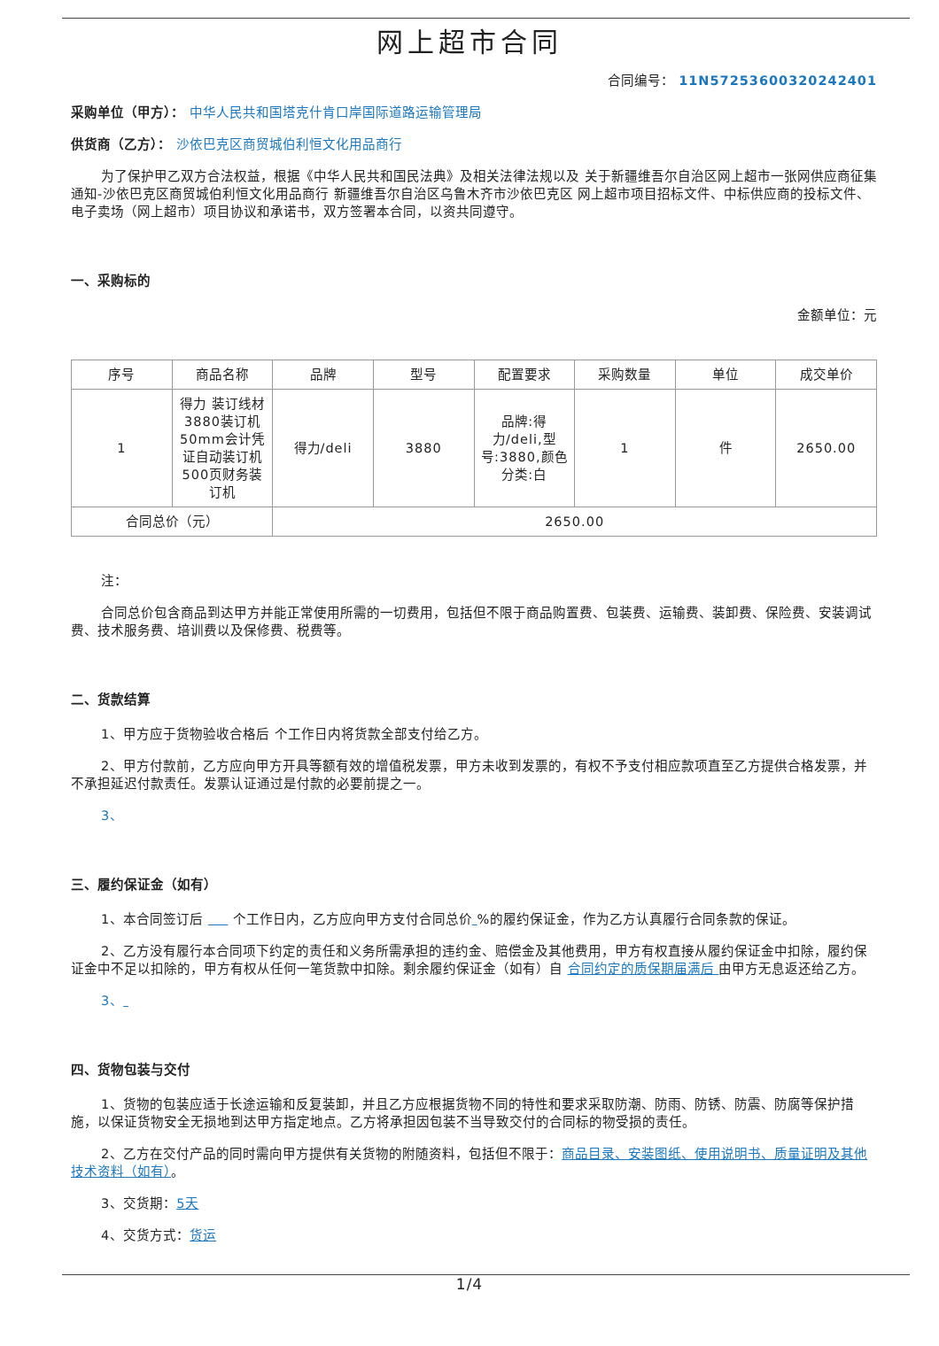网上超市合同
合同编号： 11N57253600320242401
采购单位（甲方）： 中华人民共和国塔克什肯口岸国际道路运输管理局
供货商（乙方）： 沙依巴克区商贸城伯利恒文化用品商行
为了保护甲乙双方合法权益，根据《中华人民共和国民法典》及相关法律法规以及 关于新疆维吾尔自治区网上超市一张网供应商征集通知-沙依巴克区商贸城伯利恒文化用品商行 新疆维吾尔自治区乌鲁木齐市沙依巴克区 网上超市项目招标文件、中标供应商的投标文件、电子卖场（网上超市）项目协议和承诺书，双方签署本合同，以资共同遵守。
一、采购标的
金额单位：元
| 序号 | 商品名称 | 品牌 | 型号 | 配置要求 | 采购数量 | 单位 | 成交单价 |
| --- | --- | --- | --- | --- | --- | --- | --- |
| 1 | 得力 装订线材3880装订机50mm会计凭证自动装订机500页财务装订机 | 得力/deli | 3880 | 品牌:得力/deli,型号:3880,颜色分类:白 | 1 | 件 | 2650.00 |
| 合同总价（元） | | 2650.00 | | | | | |
注：
合同总价包含商品到达甲方并能正常使用所需的一切费用，包括但不限于商品购置费、包装费、运输费、装卸费、保险费、安装调试费、技术服务费、培训费以及保修费、税费等。
二、货款结算
1、甲方应于货物验收合格后 个工作日内将货款全部支付给乙方。
2、甲方付款前，乙方应向甲方开具等额有效的增值税发票，甲方未收到发票的，有权不予支付相应款项直至乙方提供合格发票，并不承担延迟付款责任。发票认证通过是付款的必要前提之一。
3、
三、履约保证金（如有）
1、本合同签订后 个工作日内，乙方应向甲方支付合同总价 %的履约保证金，作为乙方认真履行合同条款的保证。
2、乙方没有履行本合同项下约定的责任和义务所需承担的违约金、赔偿金及其他费用，甲方有权直接从履约保证金中扣除，履约保证金中不足以扣除的，甲方有权从任何一笔货款中扣除。剩余履约保证金（如有）自 合同约定的质保期届满后 由甲方无息返还给乙方。
3、
四、货物包装与交付
1、货物的包装应适于长途运输和反复装卸，并且乙方应根据货物不同的特性和要求采取防潮、防雨、防锈、防震、防腐等保护措施，以保证货物安全无损地到达甲方指定地点。乙方将承担因包装不当导致交付的合同标的物受损的责任。
2、乙方在交付产品的同时需向甲方提供有关货物的附随资料，包括但不限于：商品目录、安装图纸、使用说明书、质量证明及其他技术资料（如有）。
3、交货期：5天
4、交货方式：货运
1/4